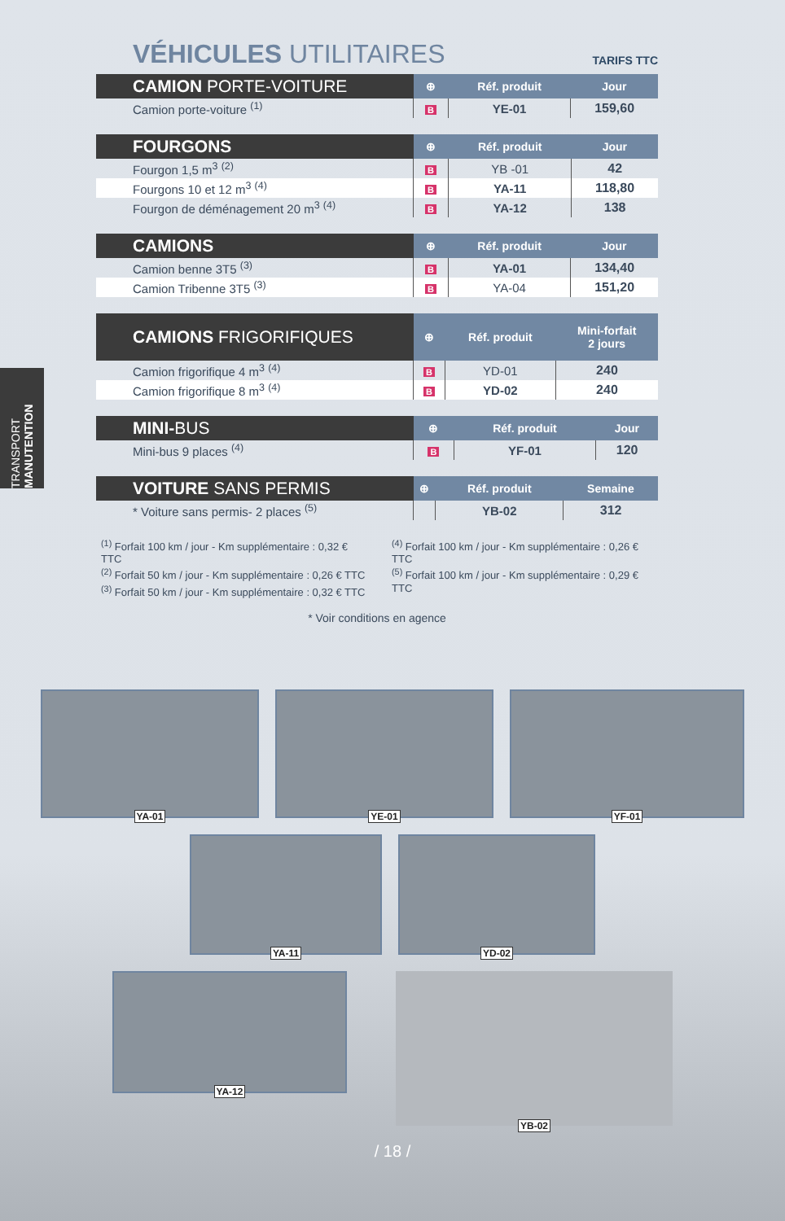TRANSPORT MANUTENTION
VÉHICULES UTILITAIRES
TARIFS TTC
| CAMION PORTE-VOITURE | ⊕ | Réf. produit | Jour |
| --- | --- | --- | --- |
| Camion porte-voiture <sup>(1)</sup> | B | YE-01 | 159,60 |
| FOURGONS | ⊕ | Réf. produit | Jour |
| --- | --- | --- | --- |
| Fourgon 1,5 m<sup>3</sup> <sup>(2)</sup> | B | YB -01 | 42 |
| Fourgons 10 et 12 m<sup>3</sup> <sup>(4)</sup> | B | YA-11 | 118,80 |
| Fourgon de déménagement 20 m<sup>3</sup> <sup>(4)</sup> | B | YA-12 | 138 |
| CAMIONS | ⊕ | Réf. produit | Jour |
| --- | --- | --- | --- |
| Camion benne 3T5 <sup>(3)</sup> | B | YA-01 | 134,40 |
| Camion Tribenne 3T5 <sup>(3)</sup> | B | YA-04 | 151,20 |
| CAMIONS FRIGORIFIQUES | ⊕ | Réf. produit | Mini-forfait 2 jours |
| --- | --- | --- | --- |
| Camion frigorifique 4 m<sup>3</sup> <sup>(4)</sup> | B | YD-01 | 240 |
| Camion frigorifique 8 m<sup>3</sup> <sup>(4)</sup> | B | YD-02 | 240 |
| MINI- BUS | ⊕ | Réf. produit | Jour |
| --- | --- | --- | --- |
| Mini-bus 9 places <sup>(4)</sup> | B | YF-01 | 120 |
| VOITURE SANS PERMIS | ⊕ | Réf. produit | Semaine |
| --- | --- | --- | --- |
| * Voiture sans permis- 2 places <sup>(5)</sup> | | YB-02 | 312 |
<sup>(1)</sup> Forfait 100 km / jour - Km supplémentaire : 0,32 € TTC
<sup>(2)</sup> Forfait 50 km / jour - Km supplémentaire : 0,26 € TTC
<sup>(3)</sup> Forfait 50 km / jour - Km supplémentaire : 0,32 € TTC
<sup>(4)</sup> Forfait 100 km / jour - Km supplémentaire : 0,26 € TTC
<sup>(5)</sup> Forfait 100 km / jour - Km supplémentaire : 0,29 € TTC
* Voir conditions en agence
YA-01
YE-01
YF-01
YA-11
YD-02
YA-12
YB-02
/ 18 /